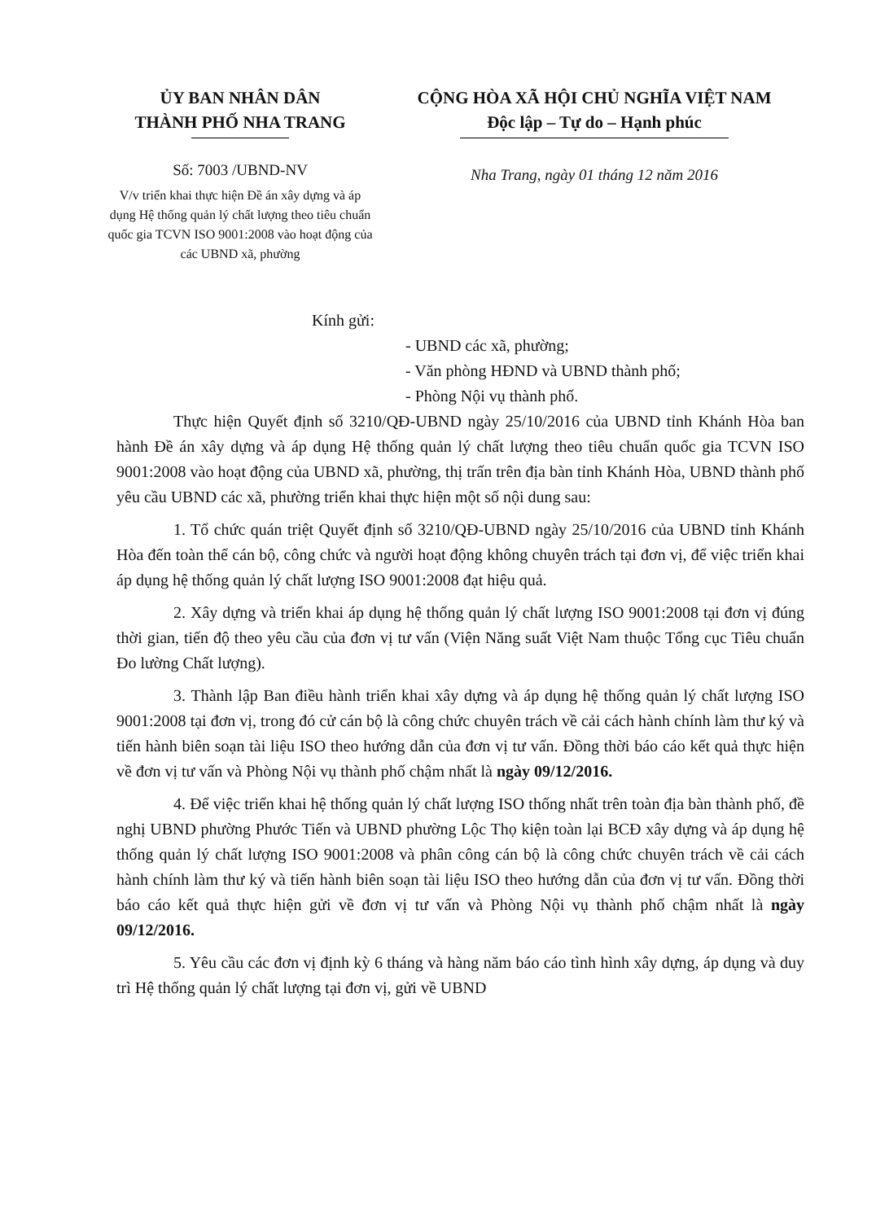ỦY BAN NHÂN DÂN
THÀNH PHỐ NHA TRANG
Số: 7003 /UBND-NV
V/v triển khai thực hiện Đề án xây dựng và áp dụng Hệ thống quản lý chất lượng theo tiêu chuẩn quốc gia TCVN ISO 9001:2008 vào hoạt động của các UBND xã, phường
CỘNG HÒA XÃ HỘI CHỦ NGHĨA VIỆT NAM
Độc lập – Tự do – Hạnh phúc
Nha Trang, ngày 01 tháng 12 năm 2016
Kính gửi:
- UBND các xã, phường;
- Văn phòng HĐND và UBND thành phố;
- Phòng Nội vụ thành phố.
Thực hiện Quyết định số 3210/QĐ-UBND ngày 25/10/2016 của UBND tỉnh Khánh Hòa ban hành Đề án xây dựng và áp dụng Hệ thống quản lý chất lượng theo tiêu chuẩn quốc gia TCVN ISO 9001:2008 vào hoạt động của UBND xã, phường, thị trấn trên địa bàn tỉnh Khánh Hòa, UBND thành phố yêu cầu UBND các xã, phường triển khai thực hiện một số nội dung sau:
1. Tổ chức quán triệt Quyết định số 3210/QĐ-UBND ngày 25/10/2016 của UBND tỉnh Khánh Hòa đến toàn thể cán bộ, công chức và người hoạt động không chuyên trách tại đơn vị, để việc triển khai áp dụng hệ thống quản lý chất lượng ISO 9001:2008 đạt hiệu quả.
2. Xây dựng và triển khai áp dụng hệ thống quản lý chất lượng ISO 9001:2008 tại đơn vị đúng thời gian, tiến độ theo yêu cầu của đơn vị tư vấn (Viện Năng suất Việt Nam thuộc Tổng cục Tiêu chuẩn Đo lường Chất lượng).
3. Thành lập Ban điều hành triển khai xây dựng và áp dụng hệ thống quản lý chất lượng ISO 9001:2008 tại đơn vị, trong đó cử cán bộ là công chức chuyên trách về cải cách hành chính làm thư ký và tiến hành biên soạn tài liệu ISO theo hướng dẫn của đơn vị tư vấn. Đồng thời báo cáo kết quả thực hiện về đơn vị tư vấn và Phòng Nội vụ thành phố chậm nhất là ngày 09/12/2016.
4. Để việc triển khai hệ thống quản lý chất lượng ISO thống nhất trên toàn địa bàn thành phố, đề nghị UBND phường Phước Tiến và UBND phường Lộc Thọ kiện toàn lại BCĐ xây dựng và áp dụng hệ thống quản lý chất lượng ISO 9001:2008 và phân công cán bộ là công chức chuyên trách về cải cách hành chính làm thư ký và tiến hành biên soạn tài liệu ISO theo hướng dẫn của đơn vị tư vấn. Đồng thời báo cáo kết quả thực hiện gửi về đơn vị tư vấn và Phòng Nội vụ thành phố chậm nhất là ngày 09/12/2016.
5. Yêu cầu các đơn vị định kỳ 6 tháng và hàng năm báo cáo tình hình xây dựng, áp dụng và duy trì Hệ thống quản lý chất lượng tại đơn vị, gửi về UBND